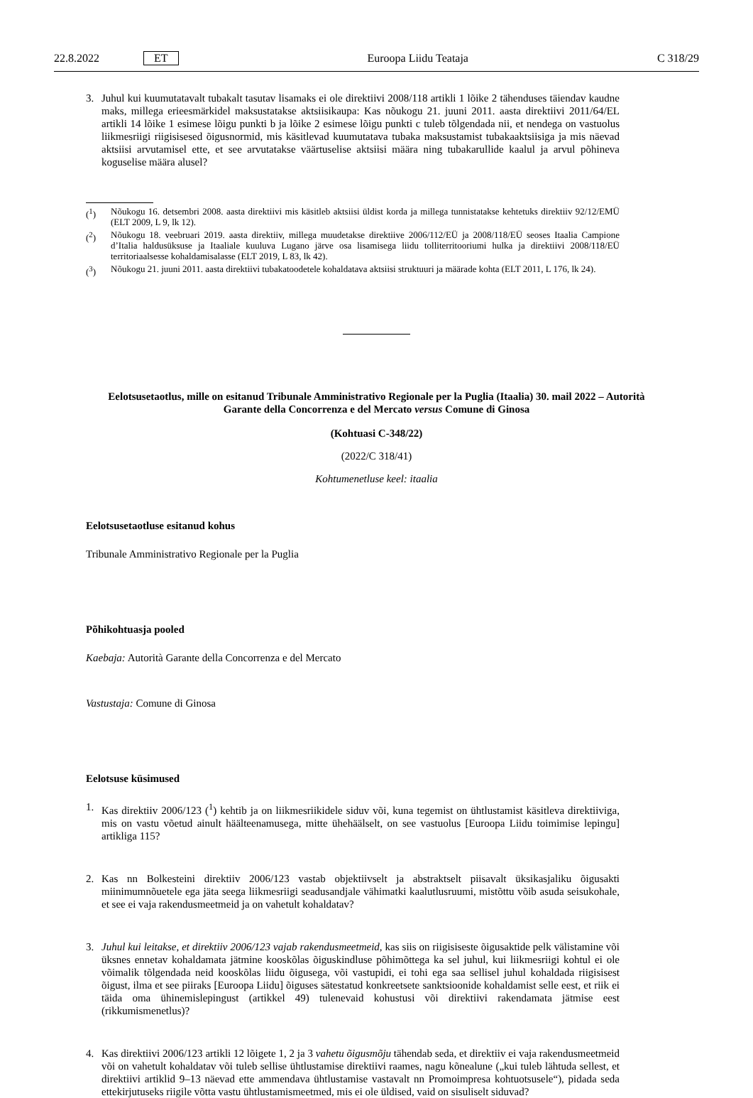22.8.2022 ET Euroopa Liidu Teataja C 318/29
3. Juhul kui kuumutatavalt tubakalt tasutav lisamaks ei ole direktiivi 2008/118 artikli 1 lõike 2 tähenduses täiendav kaudne maks, millega erieesmärkidel maksustatakse aktsiisikaupa: Kas nõukogu 21. juuni 2011. aasta direktiivi 2011/64/EL artikli 14 lõike 1 esimese lõigu punkti b ja lõike 2 esimese lõigu punkti c tuleb tõlgendada nii, et nendega on vastuolus liikmesriigi riigisisesed õigusnormid, mis käsitlevad kuumutatava tubaka maksustamist tubakaaktsiisiga ja mis näevad aktsiisi arvutamisel ette, et see arvutatakse väärtuselise aktsiisi määra ning tubakarullide kaalul ja arvul põhineva koguselise määra alusel?
(<sup>1</sup>) Nõukogu 16. detsembri 2008. aasta direktiivi mis käsitleb aktsiisi üldist korda ja millega tunnistatakse kehtetuks direktiiv 92/12/EMÜ (ELT 2009, L 9, lk 12).
(<sup>2</sup>) Nõukogu 18. veebruari 2019. aasta direktiiv, millega muudetakse direktiive 2006/112/EÜ ja 2008/118/EÜ seoses Itaalia Campione d’Italia haldusüksuse ja Itaaliale kuuluva Lugano järve osa lisamisega liidu tolliterritooriumi hulka ja direktiivi 2008/118/EÜ territoriaalsesse kohaldamisalasse (ELT 2019, L 83, lk 42).
(<sup>3</sup>) Nõukogu 21. juuni 2011. aasta direktiivi tubakatoodetele kohaldatava aktsiisi struktuuri ja määrade kohta (ELT 2011, L 176, lk 24).
Eelotsusetaotlus, mille on esitanud Tribunale Amministrativo Regionale per la Puglia (Itaalia) 30. mail 2022 – Autorità Garante della Concorrenza e del Mercato versus Comune di Ginosa
(Kohtuasi C-348/22)
(2022/C 318/41)
Kohtumenetluse keel: itaalia
Eelotsusetaotluse esitanud kohus
Tribunale Amministrativo Regionale per la Puglia
Põhikohtuasja pooled
Kaebaja: Autorità Garante della Concorrenza e del Mercato
Vastustaja: Comune di Ginosa
Eelotsuse küsimused
1. Kas direktiiv 2006/123 (<sup>1</sup>) kehtib ja on liikmesriikidele siduv või, kuna tegemist on ühtlustamist käsitleva direktiiviga, mis on vastu võetud ainult häälteenamusega, mitte ühehäälselt, on see vastuolus [Euroopa Liidu toimimise lepingu] artikliga 115?
2. Kas nn Bolkesteini direktiiv 2006/123 vastab objektiivselt ja abstraktselt piisavalt üksikasjaliku õigusakti miinimumnõuetele ega jäta seega liikmesriigi seadusandjale vähimatki kaalutlusruumi, mistõttu võib asuda seisukohale, et see ei vaja rakendusmeetmeid ja on vahetult kohaldatav?
3. Juhul kui leitakse, et direktiiv 2006/123 vajab rakendusmeetmeid, kas siis on riigisiseste õigusaktide pelk välistamine või üksnes ennetav kohaldamata jätmine kooskõlas õiguskindluse põhimõttega ka sel juhul, kui liikmesriigi kohtul ei ole võimalik tõlgendada neid kooskõlas liidu õigusega, või vastupidi, ei tohi ega saa sellisel juhul kohaldada riigisisest õigust, ilma et see piiraks [Euroopa Liidu] õiguses sätestatud konkreetsete sanktsioonide kohaldamist selle eest, et riik ei täida oma ühinemislepingust (artikkel 49) tulenevaid kohustusi või direktiivi rakendamata jätmise eest (rikkumismenetlus)?
4. Kas direktiivi 2006/123 artikli 12 lõigete 1, 2 ja 3 vahetu õigusmõju tähendab seda, et direktiiv ei vaja rakendusmeetmeid või on vahetult kohaldatav või tuleb sellise ühtlustamise direktiivi raames, nagu kõnealune („kui tuleb lähtuda sellest, et direktiivi artiklid 9–13 näevad ette ammendava ühtlustamise vastavalt nn Promoimpresa kohtuotsusele“), pidada seda ettekirjutuseks riigile võtta vastu ühtlustamismeetmed, mis ei ole üldised, vaid on sisuliselt siduvad?